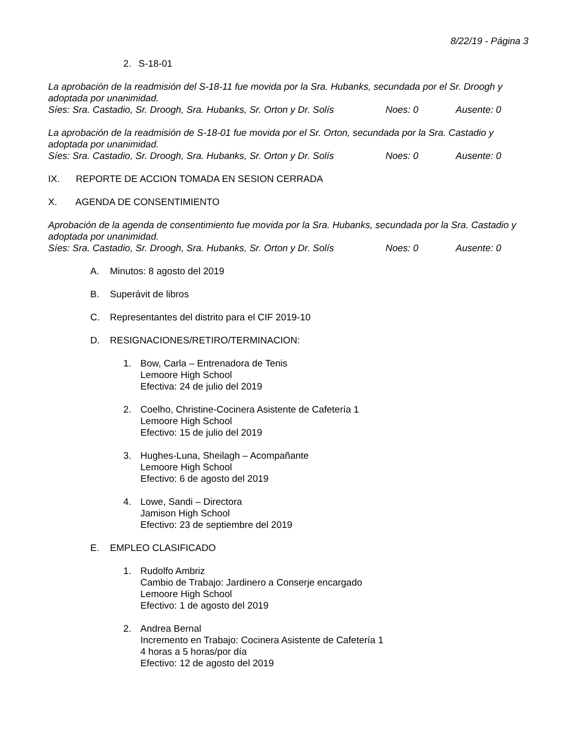8/22/19 - Página 3
2. S-18-01
La aprobación de la readmisión del S-18-11 fue movida por la Sra. Hubanks, secundada por el Sr. Droogh y adoptada por unanimidad.
Síes: Sra. Castadio, Sr. Droogh, Sra. Hubanks, Sr. Orton y Dr. Solís Noes: 0 Ausente: 0
La aprobación de la readmisión de S-18-01 fue movida por el Sr. Orton, secundada por la Sra. Castadio y adoptada por unanimidad.
Síes: Sra. Castadio, Sr. Droogh, Sra. Hubanks, Sr. Orton y Dr. Solís Noes: 0 Ausente: 0
IX. REPORTE DE ACCION TOMADA EN SESION CERRADA
X. AGENDA DE CONSENTIMIENTO
Aprobación de la agenda de consentimiento fue movida por la Sra. Hubanks, secundada por la Sra. Castadio y adoptada por unanimidad.
Síes: Sra. Castadio, Sr. Droogh, Sra. Hubanks, Sr. Orton y Dr. Solís Noes: 0 Ausente: 0
A. Minutos: 8 agosto del 2019
B. Superávit de libros
C. Representantes del distrito para el CIF 2019-10
D. RESIGNACIONES/RETIRO/TERMINACION:
1. Bow, Carla – Entrenadora de Tenis
Lemoore High School
Efectiva: 24 de julio del 2019
2. Coelho, Christine-Cocinera Asistente de Cafetería 1
Lemoore High School
Efectivo: 15 de julio del 2019
3. Hughes-Luna, Sheilagh – Acompañante
Lemoore High School
Efectivo: 6 de agosto del 2019
4. Lowe, Sandi – Directora
Jamison High School
Efectivo: 23 de septiembre del 2019
E. EMPLEO CLASIFICADO
1. Rudolfo Ambriz
Cambio de Trabajo: Jardinero a Conserje encargado
Lemoore High School
Efectivo: 1 de agosto del 2019
2. Andrea Bernal
Incremento en Trabajo: Cocinera Asistente de Cafetería 1
4 horas a 5 horas/por día
Efectivo: 12 de agosto del 2019